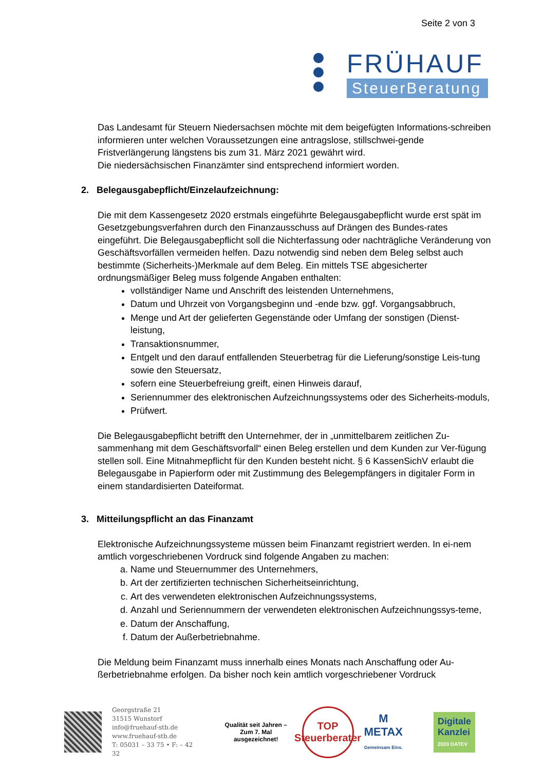Seite 2 von 3
FRÜHAUF
SteuerBeratung
Das Landesamt für Steuern Niedersachsen möchte mit dem beigefügten Informations-schreiben informieren unter welchen Voraussetzungen eine antragslose, stillschwei-gende Fristverlängerung längstens bis zum 31. März 2021 gewährt wird.
Die niedersächsischen Finanzämter sind entsprechend informiert worden.
2. Belegausgabepflicht/Einzelaufzeichnung:
Die mit dem Kassengesetz 2020 erstmals eingeführte Belegausgabepflicht wurde erst spät im Gesetzgebungsverfahren durch den Finanzausschuss auf Drängen des Bundes-rates eingeführt. Die Belegausgabepflicht soll die Nichterfassung oder nachträgliche Veränderung von Geschäftsvorfällen vermeiden helfen. Dazu notwendig sind neben dem Beleg selbst auch bestimmte (Sicherheits-)Merkmale auf dem Beleg. Ein mittels TSE abgesicherter ordnungsmäßiger Beleg muss folgende Angaben enthalten:
vollständiger Name und Anschrift des leistenden Unternehmens,
Datum und Uhrzeit von Vorgangsbeginn und -ende bzw. ggf. Vorgangsabbruch,
Menge und Art der gelieferten Gegenstände oder Umfang der sonstigen (Dienst-leistung,
Transaktionsnummer,
Entgelt und den darauf entfallenden Steuerbetrag für die Lieferung/sonstige Leis-tung sowie den Steuersatz,
sofern eine Steuerbefreiung greift, einen Hinweis darauf,
Seriennummer des elektronischen Aufzeichnungssystems oder des Sicherheits-moduls,
Prüfwert.
Die Belegausgabepflicht betrifft den Unternehmer, der in „unmittelbarem zeitlichen Zu-sammenhang mit dem Geschäftsvorfall“ einen Beleg erstellen und dem Kunden zur Ver-fügung stellen soll. Eine Mitnahmepflicht für den Kunden besteht nicht. § 6 KassenSichV erlaubt die Belegausgabe in Papierform oder mit Zustimmung des Belegempfängers in digitaler Form in einem standardisierten Dateiformat.
3. Mitteilungspflicht an das Finanzamt
Elektronische Aufzeichnungssysteme müssen beim Finanzamt registriert werden. In ei-nem amtlich vorgeschriebenen Vordruck sind folgende Angaben zu machen:
a. Name und Steuernummer des Unternehmers,
b. Art der zertifizierten technischen Sicherheitseinrichtung,
c. Art des verwendeten elektronischen Aufzeichnungssystems,
d. Anzahl und Seriennummern der verwendeten elektronischen Aufzeichnungssys-teme,
e. Datum der Anschaffung,
f. Datum der Außerbetriebnahme.
Die Meldung beim Finanzamt muss innerhalb eines Monats nach Anschaffung oder Au-ßerbetriebnahme erfolgen. Da bisher noch kein amtlich vorgeschriebener Vordruck
Georgstraße 21
31515 Wunstorf
info@fruehauf-stb.de
www.fruehauf-stb.de
T: 05031 – 33 75 • F: – 42 32
Qualität seit Jahren –
Zum 7. Mal ausgezeichnet!
TOP
Steuerberater
M
METAX
Gemeinsam Eins.
Digitale
Kanzlei
2020 DATEV